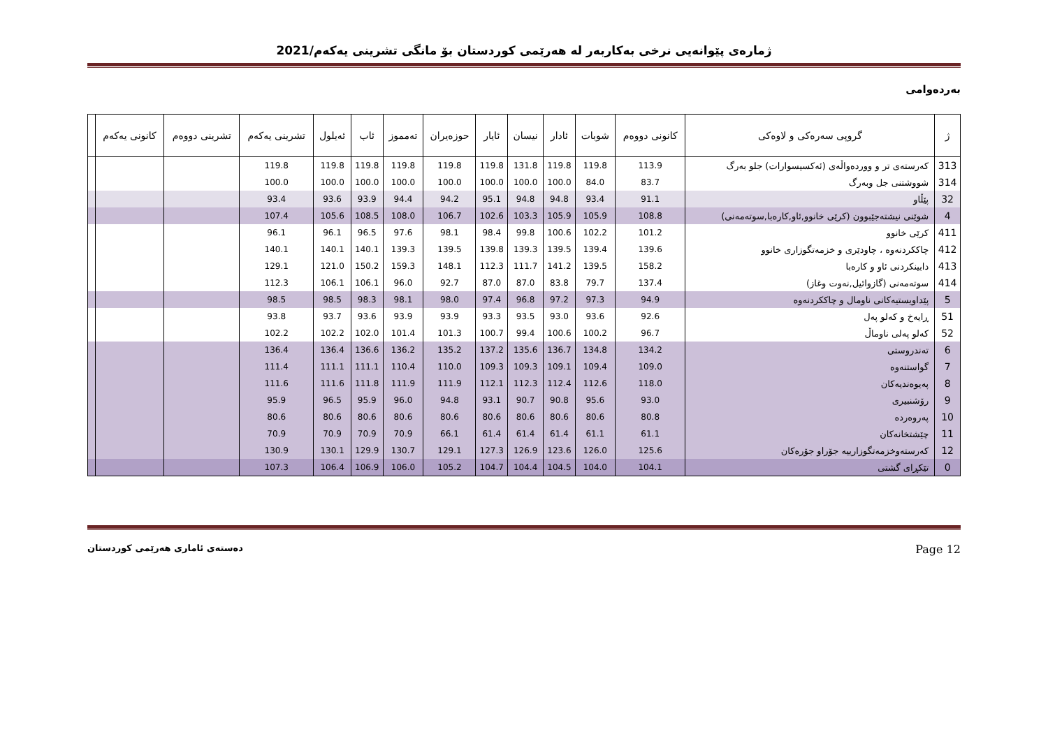ژمارەی پێوانەیی نرخی بەکاربەر لە هەرێمی کوردستان بۆ مانگی تشرینی یەکەم/2021
بەردەوامی
| ژ | گروپی سەرەکی و لاوەکی | کانونی دووەم | شوبات | ئادار | نیسان | ئایار | حوزەیران | تەمموز | ئاب | ئەیلول | تشرینی یەکەم | تشرینی دووەم | کانونی یەکەم | |
| --- | --- | --- | --- | --- | --- | --- | --- | --- | --- | --- | --- | --- | --- | --- |
| 313 | کەرستەی تر و ووردەواڵەی (ئەکسیسوارات) جلو بەرگ | 113.9 | 119.8 | 119.8 | 131.8 | 119.8 | 119.8 | 119.8 | 119.8 | 119.8 | 119.8 | | | |
| 314 | شووشتنی جل وبەرگ | 83.7 | 84.0 | 100.0 | 100.0 | 100.0 | 100.0 | 100.0 | 100.0 | 100.0 | 100.0 | | | |
| 32 | پێڵاو | 91.1 | 93.4 | 94.8 | 94.8 | 95.1 | 94.2 | 94.4 | 93.9 | 93.6 | 93.4 | | | |
| 4 | شوێنی نیشتەجێبوون (کرێی خانوو,ئاو,کارەبا,سوتەمەنی) | 108.8 | 105.9 | 105.9 | 103.3 | 102.6 | 106.7 | 108.0 | 108.5 | 105.6 | 107.4 | | | |
| 411 | کرێی خانوو | 101.2 | 102.2 | 100.6 | 99.8 | 98.4 | 98.1 | 97.6 | 96.5 | 96.1 | 96.1 | | | |
| 412 | چاککردنەوە ، چاودێری و خزمەتگوزاری خانوو | 139.6 | 139.4 | 139.5 | 139.3 | 139.8 | 139.5 | 139.3 | 140.1 | 140.1 | 140.1 | | | |
| 413 | دابینکردنی ئاو و کارەبا | 158.2 | 139.5 | 141.2 | 111.7 | 112.3 | 148.1 | 159.3 | 150.2 | 121.0 | 129.1 | | | |
| 414 | سوتەمەنی (گازوائیل,نەوت وغاز) | 137.4 | 79.7 | 83.8 | 87.0 | 87.0 | 92.7 | 96.0 | 106.1 | 106.1 | 112.3 | | | |
| 5 | پێداویستیەکانی ناومال و چاککردنەوە | 94.9 | 97.3 | 97.2 | 96.8 | 97.4 | 98.0 | 98.1 | 98.3 | 98.5 | 98.5 | | | |
| 51 | ڕایەخ و کەلو پەل | 92.6 | 93.6 | 93.0 | 93.5 | 93.3 | 93.9 | 93.9 | 93.6 | 93.7 | 93.8 | | | |
| 52 | کەلو پەلی ناوماڵ | 96.7 | 100.2 | 100.6 | 99.4 | 100.7 | 101.3 | 101.4 | 102.0 | 102.2 | 102.2 | | | |
| 6 | تەندروستی | 134.2 | 134.8 | 136.7 | 135.6 | 137.2 | 135.2 | 136.2 | 136.6 | 136.4 | 136.4 | | | |
| 7 | گواستنەوە | 109.0 | 109.4 | 109.1 | 109.3 | 109.3 | 110.0 | 110.4 | 111.1 | 111.1 | 111.4 | | | |
| 8 | پەیوەندیەکان | 118.0 | 112.6 | 112.4 | 112.3 | 112.1 | 111.9 | 111.9 | 111.8 | 111.6 | 111.6 | | | |
| 9 | رۆشنبیری | 93.0 | 95.6 | 90.8 | 90.7 | 93.1 | 94.8 | 96.0 | 95.9 | 96.5 | 95.9 | | | |
| 10 | پەروەردە | 80.8 | 80.6 | 80.6 | 80.6 | 80.6 | 80.6 | 80.6 | 80.6 | 80.6 | 80.6 | | | |
| 11 | چێشتخانەکان | 61.1 | 61.1 | 61.4 | 61.4 | 61.4 | 66.1 | 70.9 | 70.9 | 70.9 | 70.9 | | | |
| 12 | کەرستەوخزمەتگوزارییە جۆراو جۆرەکان | 125.6 | 126.0 | 123.6 | 126.9 | 127.3 | 129.1 | 130.7 | 129.9 | 130.1 | 130.9 | | | |
| 0 | تێکڕای گشتی | 104.1 | 104.0 | 104.5 | 104.4 | 104.7 | 105.2 | 106.0 | 106.9 | 106.4 | 107.3 | | | |
دەستەی ئاماری هەرێمی کوردستان Page 12